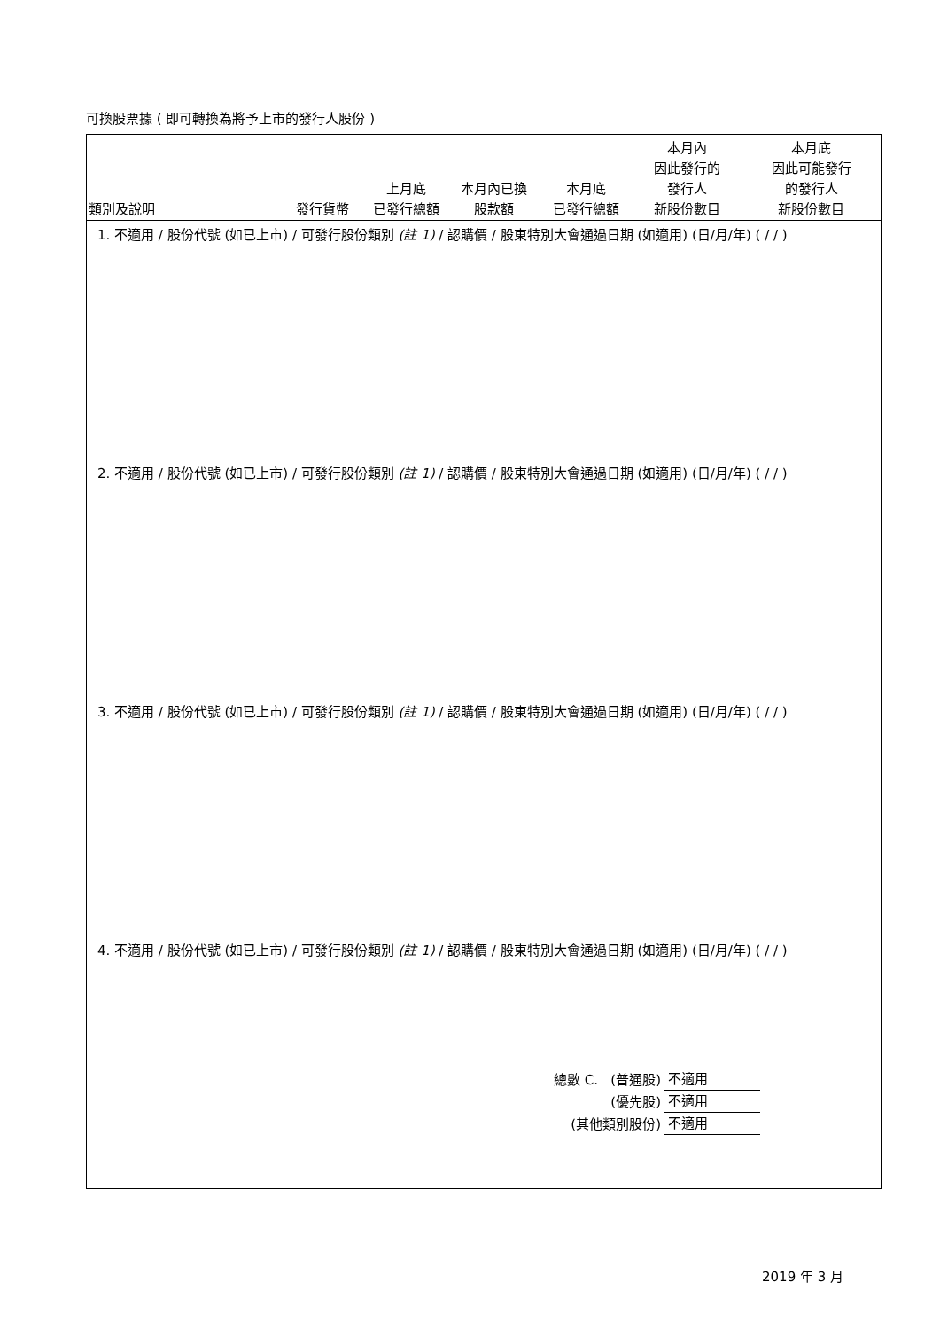可換股票據 ( 即可轉換為將予上市的發行人股份 )
| 類別及說明 | 發行貨幣 | 上月底 已發行總額 | 本月內已換 股款額 | 本月底 已發行總額 | 本月內 因此發行的 發行人 新股份數目 | 本月底 因此可能發行 的發行人 新股份數目 |
| --- | --- | --- | --- | --- | --- | --- |
1. 不適用 / 股份代號 (如已上市) / 可發行股份類別 (註 1) / 認購價 / 股東特別大會通過日期 (如適用) (日/月/年) ( / / )
2. 不適用 / 股份代號 (如已上市) / 可發行股份類別 (註 1) / 認購價 / 股東特別大會通過日期 (如適用) (日/月/年) ( / / )
3. 不適用 / 股份代號 (如已上市) / 可發行股份類別 (註 1) / 認購價 / 股東特別大會通過日期 (如適用) (日/月/年) ( / / )
4. 不適用 / 股份代號 (如已上市) / 可發行股份類別 (註 1) / 認購價 / 股東特別大會通過日期 (如適用) (日/月/年) ( / / )
| 總數 C. (普通股) | 不適用 |
| (優先股) | 不適用 |
| (其他類別股份) | 不適用 |
2019 年 3 月